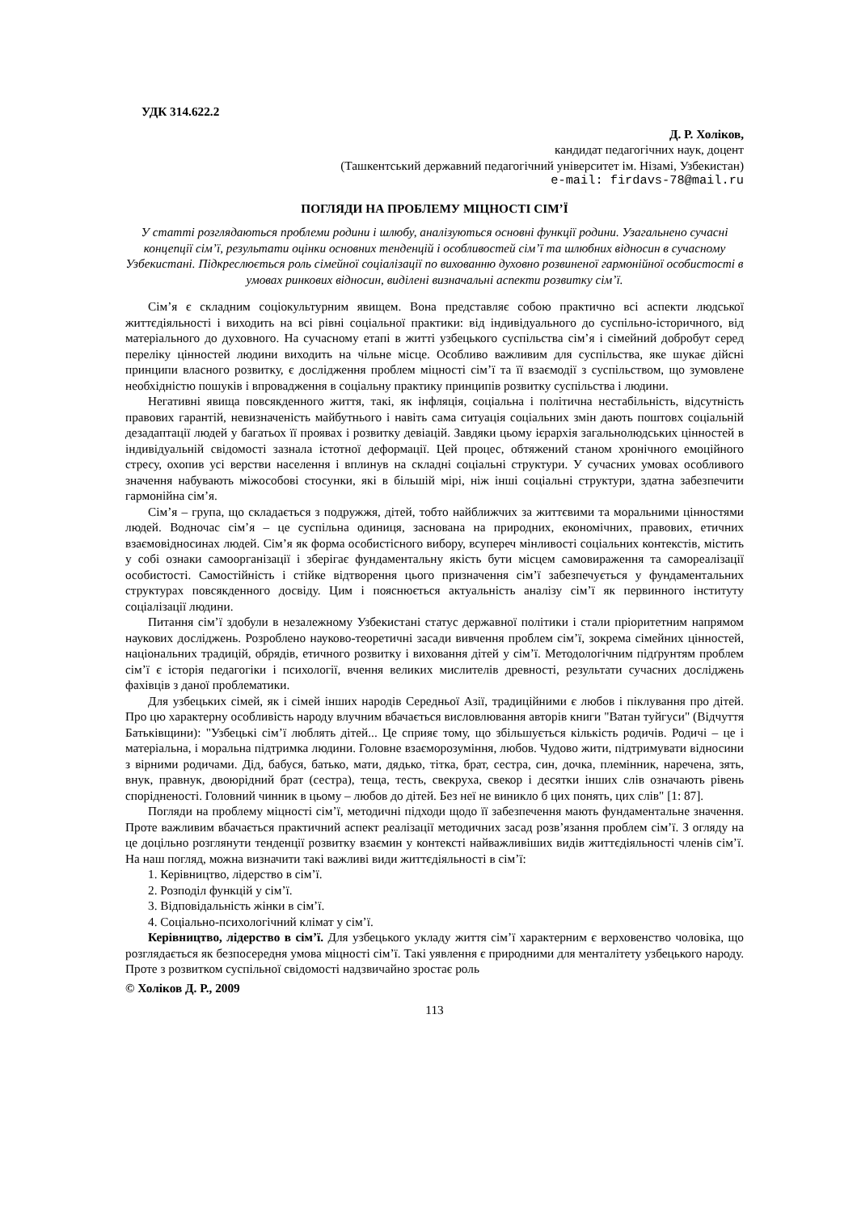УДК 314.622.2
Д. Р. Холіков,
кандидат педагогічних наук, доцент
(Ташкентський державний педагогічний університет ім. Нізамі, Узбекистан)
e-mail: firdavs-78@mail.ru
ПОГЛЯДИ НА ПРОБЛЕМУ МІЦНОСТІ СІМ’Ї
У статті розглядаються проблеми родини і шлюбу, аналізуються основні функції родини. Узагальнено сучасні концепції сім’ї, результати оцінки основних тенденцій і особливостей сім’ї та шлюбних відносин в сучасному Узбекистані. Підкреслюється роль сімейної соціалізації по вихованню духовно розвиненої гармонійної особистості в умовах ринкових відносин, виділені визначальні аспекти розвитку сім’ї.
Сім’я є складним соціокультурним явищем. Вона представляє собою практично всі аспекти людської життєдіяльності і виходить на всі рівні соціальної практики: від індивідуального до суспільно-історичного, від матеріального до духовного. На сучасному етапі в житті узбецького суспільства сім’я і сімейний добробут серед переліку цінностей людини виходить на чільне місце. Особливо важливим для суспільства, яке шукає дійсні принципи власного розвитку, є дослідження проблем міцності сім’ї та її взаємодії з суспільством, що зумовлене необхідністю пошуків і впровадження в соціальну практику принципів розвитку суспільства і людини.
Негативні явища повсякденного життя, такі, як інфляція, соціальна і політична нестабільність, відсутність правових гарантій, невизначеність майбутнього і навіть сама ситуація соціальних змін дають поштовх соціальній дезадаптації людей у багатьох її проявах і розвитку девіацій. Завдяки цьому ієрархія загальнолюдських цінностей в індивідуальній свідомості зазнала істотної деформації. Цей процес, обтяжений станом хронічного емоційного стресу, охопив усі верстви населення і вплинув на складні соціальні структури. У сучасних умовах особливого значення набувають міжособові стосунки, які в більшій мірі, ніж інші соціальні структури, здатна забезпечити гармонійна сім’я.
Сім’я – група, що складається з подружжя, дітей, тобто найближчих за життєвими та моральними цінностями людей. Водночас сім’я – це суспільна одиниця, заснована на природних, економічних, правових, етичних взаємовідносинах людей. Сім’я як форма особистісного вибору, всупереч мінливості соціальних контекстів, містить у собі ознаки самоорганізації і зберігає фундаментальну якість бути місцем самовираження та самореалізації особистості. Самостійність і стійке відтворення цього призначення сім’ї забезпечується у фундаментальних структурах повсякденного досвіду. Цим і пояснюється актуальність аналізу сім’ї як первинного інституту соціалізації людини.
Питання сім’ї здобули в незалежному Узбекистані статус державної політики і стали пріоритетним напрямом наукових досліджень. Розроблено науково-теоретичні засади вивчення проблем сім’ї, зокрема сімейних цінностей, національних традицій, обрядів, етичного розвитку і виховання дітей у сім’ї. Методологічним підґрунтям проблем сім’ї є історія педагогіки і психології, вчення великих мислителів древності, результати сучасних досліджень фахівців з даної проблематики.
Для узбецьких сімей, як і сімей інших народів Середньої Азії, традиційними є любов і піклування про дітей. Про цю характерну особливість народу влучним вбачається висловлювання авторів книги "Ватан туйгуси" (Відчуття Батьківщини): "Узбецькі сім’ї люблять дітей... Це сприяє тому, що збільшується кількість родичів. Родичі – це і матеріальна, і моральна підтримка людини. Головне взаєморозуміння, любов. Чудово жити, підтримувати відносини з вірними родичами. Дід, бабуся, батько, мати, дядько, тітка, брат, сестра, син, дочка, племінник, наречена, зять, внук, правнук, двоюрідний брат (сестра), теща, тесть, свекруха, свекор і десятки інших слів означають рівень спорідненості. Головний чинник в цьому – любов до дітей. Без неї не виникло б цих понять, цих слів" [1: 87].
Погляди на проблему міцності сім’ї, методичні підходи щодо її забезпечення мають фундаментальне значення. Проте важливим вбачається практичний аспект реалізації методичних засад розв’язання проблем сім’ї. З огляду на це доцільно розглянути тенденції розвитку взаємин у контексті найважливіших видів життєдіяльності членів сім’ї. На наш погляд, можна визначити такі важливі види життєдіяльності в сім’ї:
1. Керівництво, лідерство в сім’ї.
2. Розподіл функцій у сім’ї.
3. Відповідальність жінки в сім’ї.
4. Соціально-психологічний клімат у сім’ї.
Керівництво, лідерство в сім’ї. Для узбецького укладу життя сім’ї характерним є верховенство чоловіка, що розглядається як безпосередня умова міцності сім’ї. Такі уявлення є природними для менталітету узбецького народу. Проте з розвитком суспільної свідомості надзвичайно зростає роль
© Холіков Д. Р., 2009
113